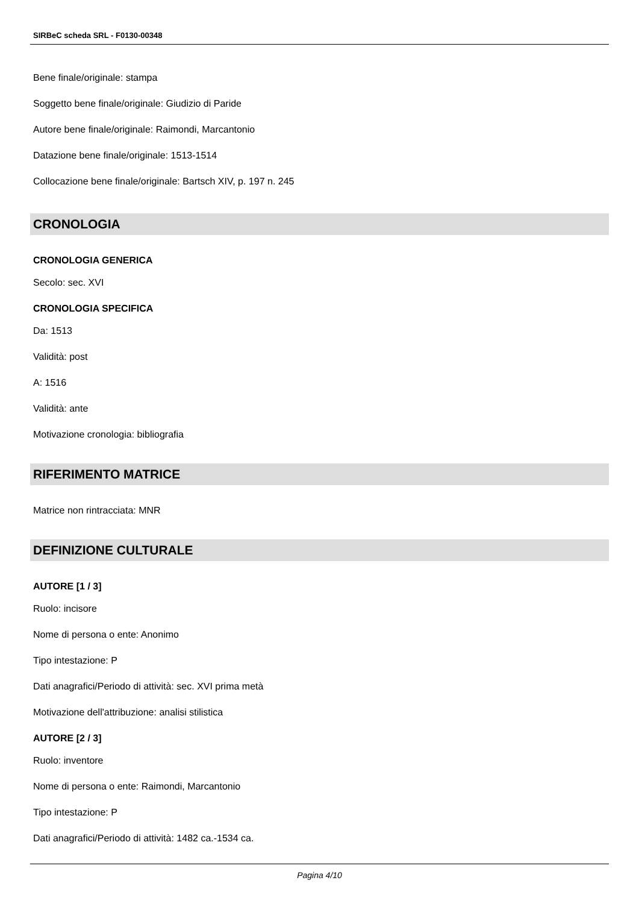SIRBeC scheda SRL - F0130-00348
Bene finale/originale: stampa
Soggetto bene finale/originale: Giudizio di Paride
Autore bene finale/originale: Raimondi, Marcantonio
Datazione bene finale/originale: 1513-1514
Collocazione bene finale/originale: Bartsch XIV, p. 197 n. 245
CRONOLOGIA
CRONOLOGIA GENERICA
Secolo: sec. XVI
CRONOLOGIA SPECIFICA
Da: 1513
Validità: post
A: 1516
Validità: ante
Motivazione cronologia: bibliografia
RIFERIMENTO MATRICE
Matrice non rintracciata: MNR
DEFINIZIONE CULTURALE
AUTORE [1 / 3]
Ruolo: incisore
Nome di persona o ente: Anonimo
Tipo intestazione: P
Dati anagrafici/Periodo di attività: sec. XVI prima metà
Motivazione dell'attribuzione: analisi stilistica
AUTORE [2 / 3]
Ruolo: inventore
Nome di persona o ente: Raimondi, Marcantonio
Tipo intestazione: P
Dati anagrafici/Periodo di attività: 1482 ca.-1534 ca.
Pagina 4/10